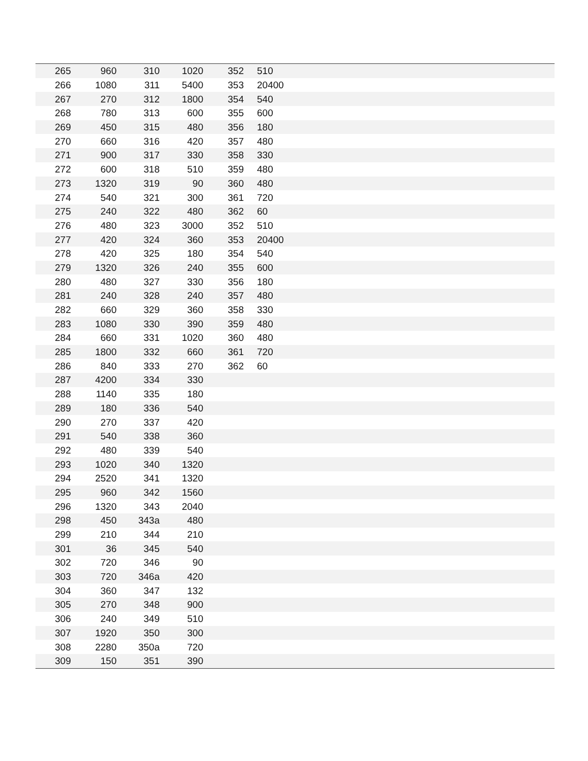| 265 | 960 | 310 | 1020 | 352 | 510 |
| 266 | 1080 | 311 | 5400 | 353 | 20400 |
| 267 | 270 | 312 | 1800 | 354 | 540 |
| 268 | 780 | 313 | 600 | 355 | 600 |
| 269 | 450 | 315 | 480 | 356 | 180 |
| 270 | 660 | 316 | 420 | 357 | 480 |
| 271 | 900 | 317 | 330 | 358 | 330 |
| 272 | 600 | 318 | 510 | 359 | 480 |
| 273 | 1320 | 319 | 90 | 360 | 480 |
| 274 | 540 | 321 | 300 | 361 | 720 |
| 275 | 240 | 322 | 480 | 362 | 60 |
| 276 | 480 | 323 | 3000 | 352 | 510 |
| 277 | 420 | 324 | 360 | 353 | 20400 |
| 278 | 420 | 325 | 180 | 354 | 540 |
| 279 | 1320 | 326 | 240 | 355 | 600 |
| 280 | 480 | 327 | 330 | 356 | 180 |
| 281 | 240 | 328 | 240 | 357 | 480 |
| 282 | 660 | 329 | 360 | 358 | 330 |
| 283 | 1080 | 330 | 390 | 359 | 480 |
| 284 | 660 | 331 | 1020 | 360 | 480 |
| 285 | 1800 | 332 | 660 | 361 | 720 |
| 286 | 840 | 333 | 270 | 362 | 60 |
| 287 | 4200 | 334 | 330 | | |
| 288 | 1140 | 335 | 180 | | |
| 289 | 180 | 336 | 540 | | |
| 290 | 270 | 337 | 420 | | |
| 291 | 540 | 338 | 360 | | |
| 292 | 480 | 339 | 540 | | |
| 293 | 1020 | 340 | 1320 | | |
| 294 | 2520 | 341 | 1320 | | |
| 295 | 960 | 342 | 1560 | | |
| 296 | 1320 | 343 | 2040 | | |
| 298 | 450 | 343a | 480 | | |
| 299 | 210 | 344 | 210 | | |
| 301 | 36 | 345 | 540 | | |
| 302 | 720 | 346 | 90 | | |
| 303 | 720 | 346a | 420 | | |
| 304 | 360 | 347 | 132 | | |
| 305 | 270 | 348 | 900 | | |
| 306 | 240 | 349 | 510 | | |
| 307 | 1920 | 350 | 300 | | |
| 308 | 2280 | 350a | 720 | | |
| 309 | 150 | 351 | 390 | | |